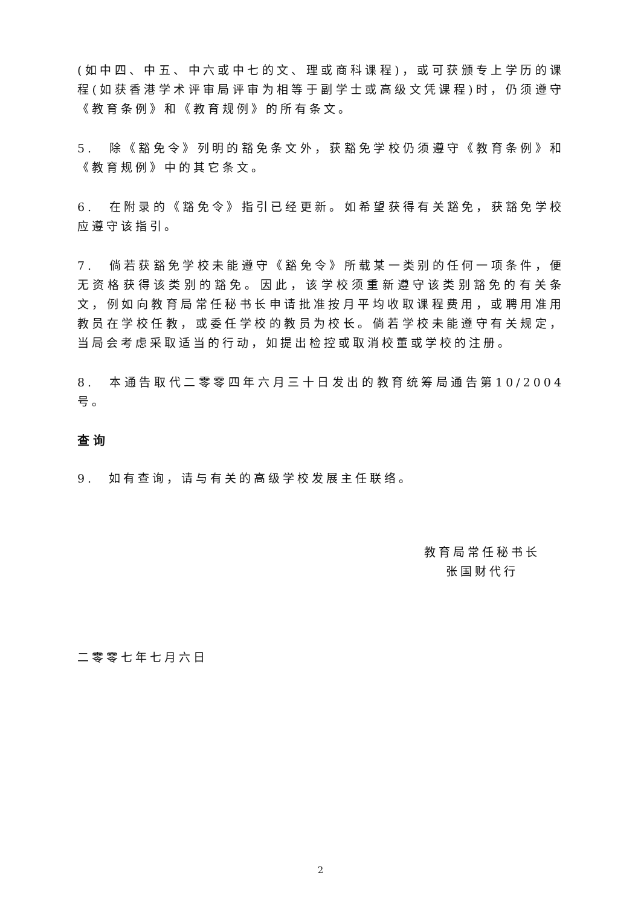(如中四、中五、中六或中七的文、理或商科课程)，或可获颁专上学历的课程(如获香港学术评审局评审为相等于副学士或高级文凭课程)时，仍须遵守《教育条例》和《教育规例》的所有条文。
5.　除《豁免令》列明的豁免条文外，获豁免学校仍须遵守《教育条例》和《教育规例》中的其它条文。
6.　在附录的《豁免令》指引已经更新。如希望获得有关豁免，获豁免学校应遵守该指引。
7.　倘若获豁免学校未能遵守《豁免令》所载某一类别的任何一项条件，便无资格获得该类别的豁免。因此，该学校须重新遵守该类别豁免的有关条文，例如向教育局常任秘书长申请批准按月平均收取课程费用，或聘用准用教员在学校任教，或委任学校的教员为校长。倘若学校未能遵守有关规定，当局会考虑采取适当的行动，如提出检控或取消校董或学校的注册。
8.　本通告取代二零零四年六月三十日发出的教育统筹局通告第10/2004号。
查询
9.　如有查询，请与有关的高级学校发展主任联络。
教育局常任秘书长
张国财代行
二零零七年七月六日
2